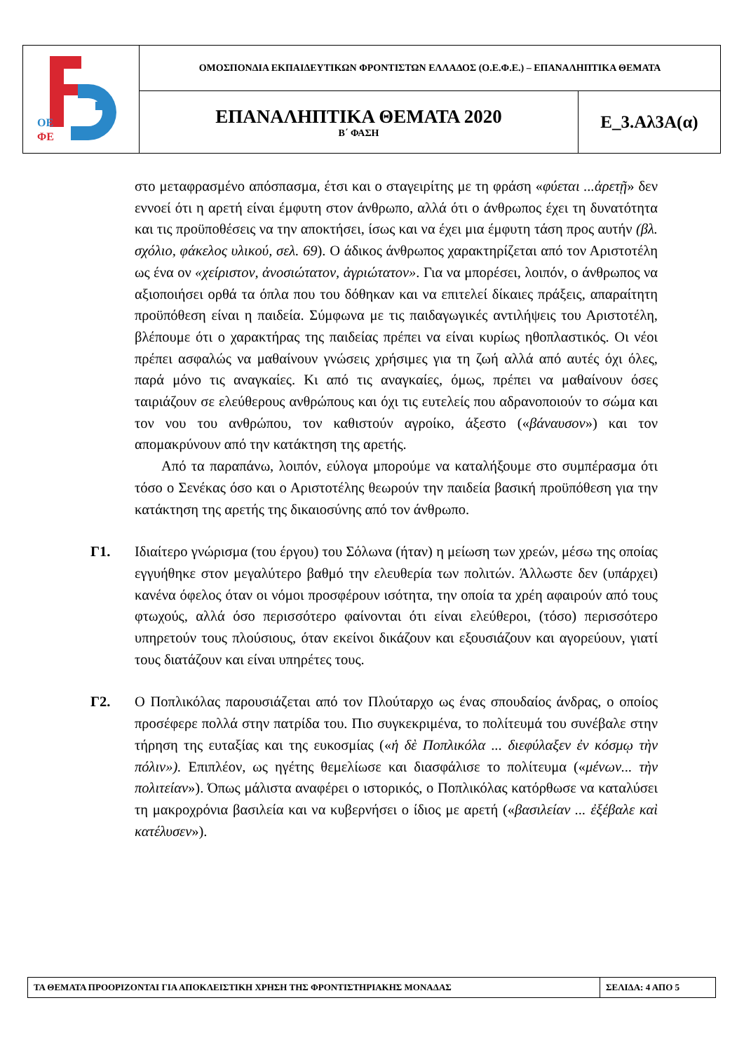| ΟΕ ΦΕ | ΟΜΟΣΠΟΝΔΙΑ ΕΚΠΑΙΔΕΥΤΙΚΩΝ ΦΡΟΝΤΙΣΤΩΝ ΕΛΛΑΔΟΣ (Ο.Ε.Φ.Ε.) – ΕΠΑΝΑΛΗΠΤΙΚΑ ΘΕΜΑΤΑ | |
| | ΕΠΑΝΑΛΗΠΤΙΚΑ ΘΕΜΑΤΑ 2020 Β΄ ΦΑΣΗ | Ε_3.Αλ3Α(α) |
στο μεταφρασμένο απόσπασμα, έτσι και ο σταγειρίτης με τη φράση «φύεται ...ἀρετῇ» δεν εννοεί ότι η αρετή είναι έμφυτη στον άνθρωπο, αλλά ότι ο άνθρωπος έχει τη δυνατότητα και τις προϋποθέσεις να την αποκτήσει, ίσως και να έχει μια έμφυτη τάση προς αυτήν (βλ. σχόλιο, φάκελος υλικού, σελ. 69). Ο άδικος άνθρωπος χαρακτηρίζεται από τον Αριστοτέλη ως ένα ον «χείριστον, ἀνοσιώτατον, ἀγριώτατον». Για να μπορέσει, λοιπόν, ο άνθρωπος να αξιοποιήσει ορθά τα όπλα που του δόθηκαν και να επιτελεί δίκαιες πράξεις, απαραίτητη προϋπόθεση είναι η παιδεία. Σύμφωνα με τις παιδαγωγικές αντιλήψεις του Αριστοτέλη, βλέπουμε ότι ο χαρακτήρας της παιδείας πρέπει να είναι κυρίως ηθοπλαστικός. Οι νέοι πρέπει ασφαλώς να μαθαίνουν γνώσεις χρήσιμες για τη ζωή αλλά από αυτές όχι όλες, παρά μόνο τις αναγκαίες. Κι από τις αναγκαίες, όμως, πρέπει να μαθαίνουν όσες ταιριάζουν σε ελεύθερους ανθρώπους και όχι τις ευτελείς που αδρανοποιούν το σώμα και τον νου του ανθρώπου, τον καθιστούν αγροίκο, άξεστο («βάναυσον») και τον απομακρύνουν από την κατάκτηση της αρετής.
Από τα παραπάνω, λοιπόν, εύλογα μπορούμε να καταλήξουμε στο συμπέρασμα ότι τόσο ο Σενέκας όσο και ο Αριστοτέλης θεωρούν την παιδεία βασική προϋπόθεση για την κατάκτηση της αρετής της δικαιοσύνης από τον άνθρωπο.
Γ1. Ιδιαίτερο γνώρισμα (του έργου) του Σόλωνα (ήταν) η μείωση των χρεών, μέσω της οποίας εγγυήθηκε στον μεγαλύτερο βαθμό την ελευθερία των πολιτών. Άλλωστε δεν (υπάρχει) κανένα όφελος όταν οι νόμοι προσφέρουν ισότητα, την οποία τα χρέη αφαιρούν από τους φτωχούς, αλλά όσο περισσότερο φαίνονται ότι είναι ελεύθεροι, (τόσο) περισσότερο υπηρετούν τους πλούσιους, όταν εκείνοι δικάζουν και εξουσιάζουν και αγορεύουν, γιατί τους διατάζουν και είναι υπηρέτες τους.
Γ2. Ο Ποπλικόλας παρουσιάζεται από τον Πλούταρχο ως ένας σπουδαίος άνδρας, ο οποίος προσέφερε πολλά στην πατρίδα του. Πιο συγκεκριμένα, το πολίτευμά του συνέβαλε στην τήρηση της ευταξίας και της ευκοσμίας («ἡ δὲ Ποπλικόλα ... διεφύλαξεν ἐν κόσμῳ τὴν πόλιν»). Επιπλέον, ως ηγέτης θεμελίωσε και διασφάλισε το πολίτευμα («μένων... τὴν πολιτείαν»). Όπως μάλιστα αναφέρει ο ιστορικός, ο Ποπλικόλας κατόρθωσε να καταλύσει τη μακροχρόνια βασιλεία και να κυβερνήσει ο ίδιος με αρετή («βασιλείαν ... ἐξέβαλε καὶ κατέλυσεν»).
| ΤΑ ΘΕΜΑΤΑ ΠΡΟΟΡΙΖΟΝΤΑΙ ΓΙΑ ΑΠΟΚΛΕΙΣΤΙΚΗ ΧΡΗΣΗ ΤΗΣ ΦΡΟΝΤΙΣΤΗΡΙΑΚΗΣ ΜΟΝΑΔΑΣ | ΣΕΛΙΔΑ: 4 ΑΠΟ 5 |